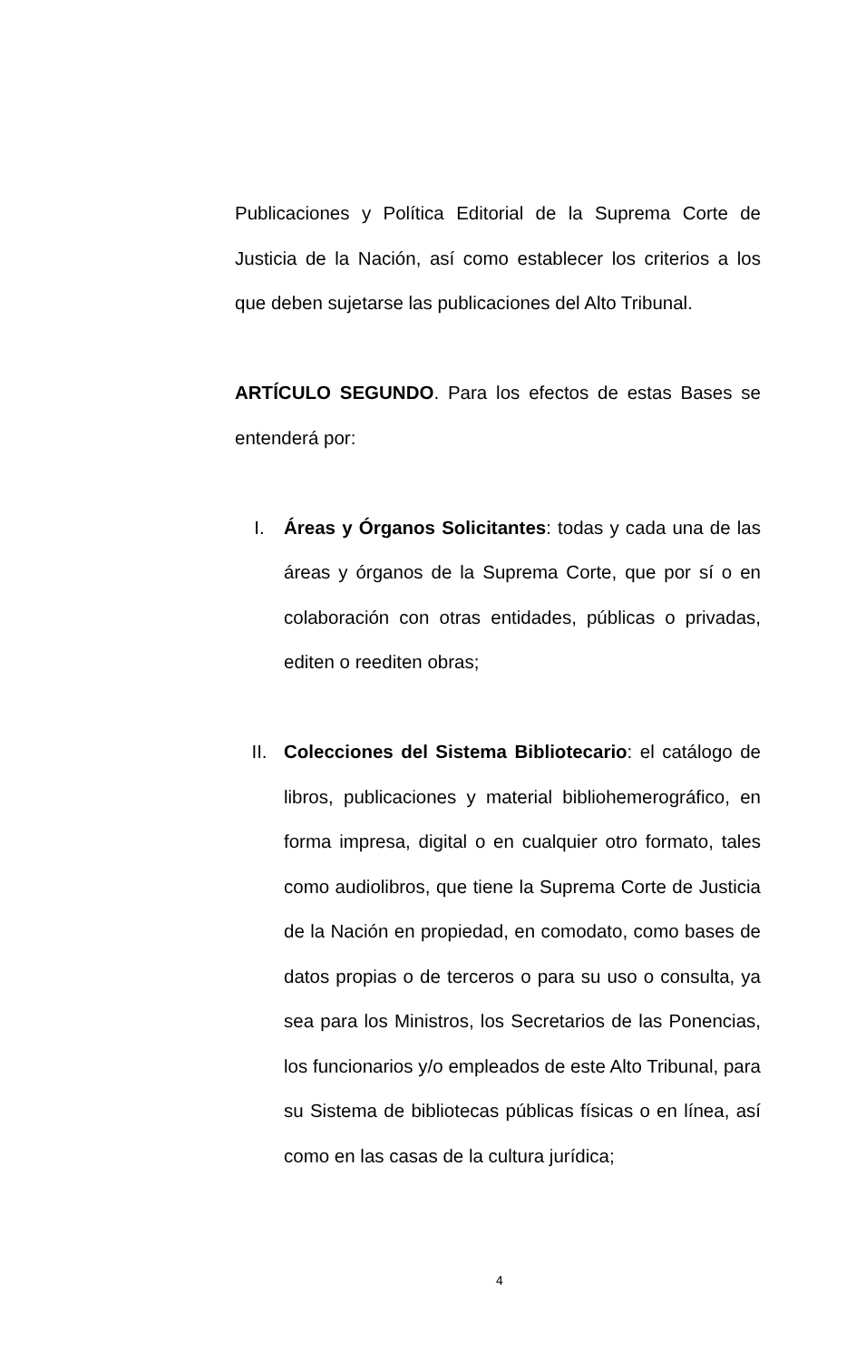Publicaciones y Política Editorial de la Suprema Corte de Justicia de la Nación, así como establecer los criterios a los que deben sujetarse las publicaciones del Alto Tribunal.
ARTÍCULO SEGUNDO. Para los efectos de estas Bases se entenderá por:
I. Áreas y Órganos Solicitantes: todas y cada una de las áreas y órganos de la Suprema Corte, que por sí o en colaboración con otras entidades, públicas o privadas, editen o reediten obras;
II. Colecciones del Sistema Bibliotecario: el catálogo de libros, publicaciones y material bibliohemerográfico, en forma impresa, digital o en cualquier otro formato, tales como audiolibros, que tiene la Suprema Corte de Justicia de la Nación en propiedad, en comodato, como bases de datos propias o de terceros o para su uso o consulta, ya sea para los Ministros, los Secretarios de las Ponencias, los funcionarios y/o empleados de este Alto Tribunal, para su Sistema de bibliotecas públicas físicas o en línea, así como en las casas de la cultura jurídica;
4